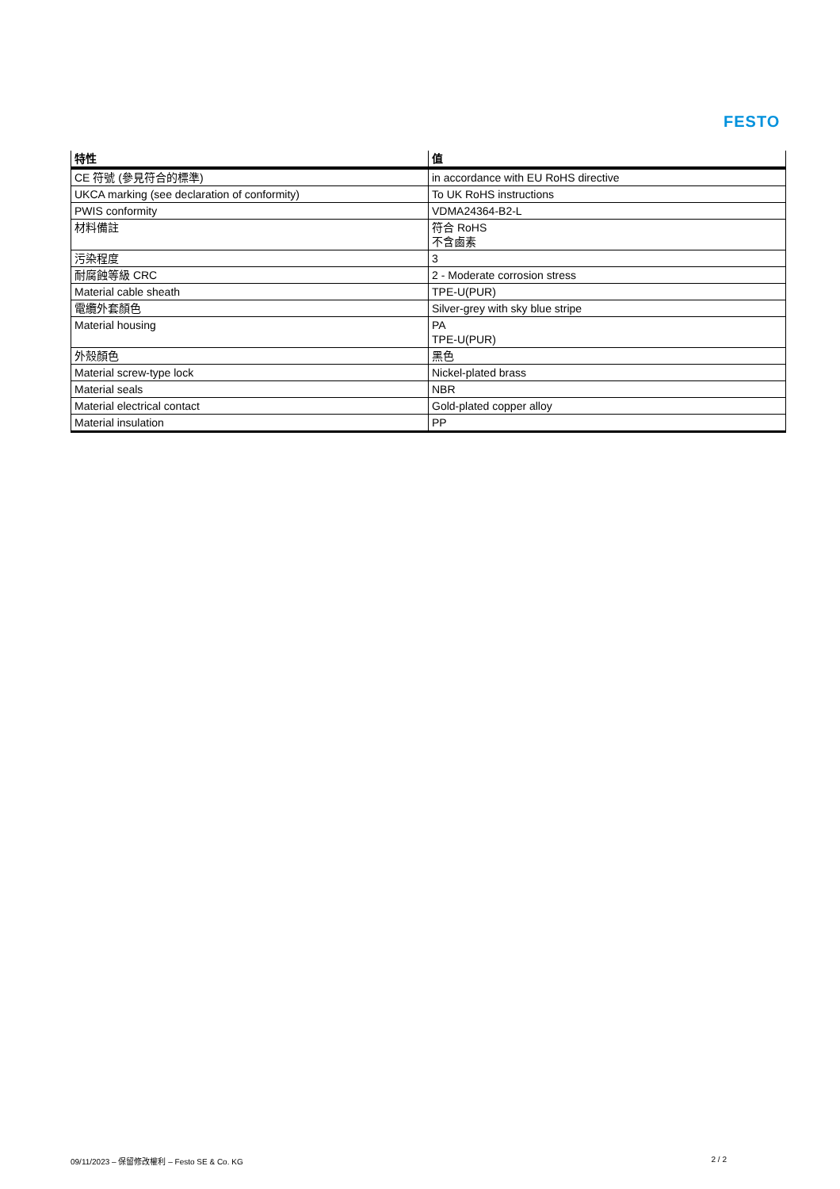FESTO
| 特性 | 值 |
| --- | --- |
| CE 符號 (參見符合的標準) | in accordance with EU RoHS directive |
| UKCA marking (see declaration of conformity) | To UK RoHS instructions |
| PWIS conformity | VDMA24364-B2-L |
| 材料備註 | 符合 RoHS 不含鹵素 |
| 污染程度 | 3 |
| 耐腐蝕等級 CRC | 2 - Moderate corrosion stress |
| Material cable sheath | TPE-U(PUR) |
| 電纜外套顏色 | Silver-grey with sky blue stripe |
| Material housing | PA TPE-U(PUR) |
| 外殼顏色 | 黑色 |
| Material screw-type lock | Nickel-plated brass |
| Material seals | NBR |
| Material electrical contact | Gold-plated copper alloy |
| Material insulation | PP |
09/11/2023 – 保留修改權利 – Festo SE & Co. KG 2 / 2